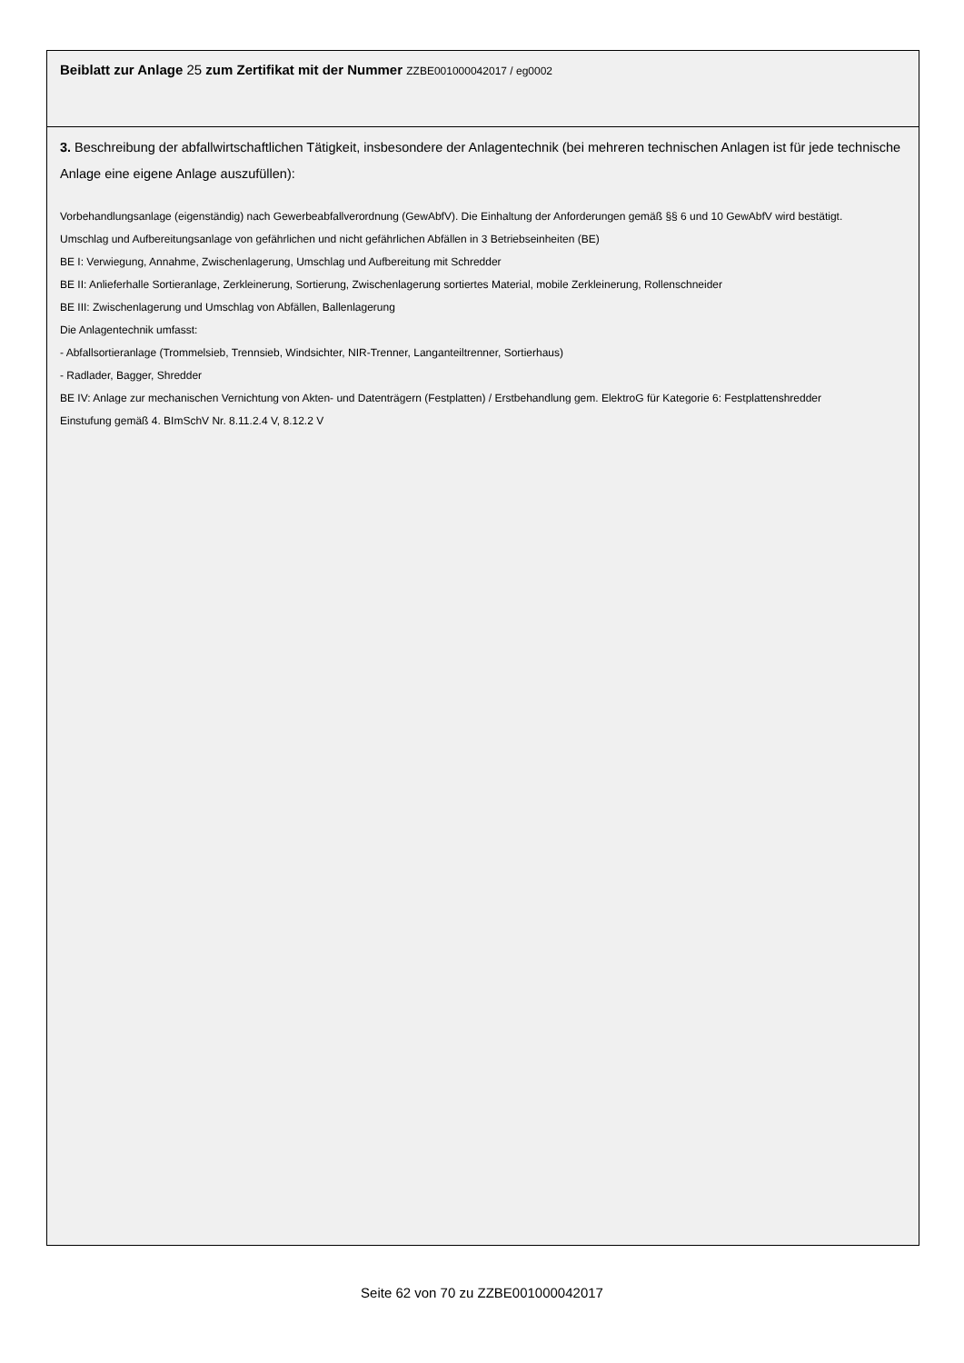Beiblatt zur Anlage 25 zum Zertifikat mit der Nummer ZZBE001000042017 / eg0002
3. Beschreibung der abfallwirtschaftlichen Tätigkeit, insbesondere der Anlagentechnik (bei mehreren technischen Anlagen ist für jede technische Anlage eine eigene Anlage auszufüllen):
Vorbehandlungsanlage (eigenständig) nach Gewerbeabfallverordnung (GewAbfV). Die Einhaltung der Anforderungen gemäß §§ 6 und 10 GewAbfV wird bestätigt.
Umschlag und Aufbereitungsanlage von gefährlichen und nicht gefährlichen Abfällen in 3 Betriebseinheiten (BE)
BE I: Verwiegung, Annahme, Zwischenlagerung, Umschlag und Aufbereitung mit Schredder
BE II: Anlieferhalle Sortieranlage, Zerkleinerung, Sortierung, Zwischenlagerung sortiertes Material, mobile Zerkleinerung, Rollenschneider
BE III: Zwischenlagerung und Umschlag von Abfällen, Ballenlagerung
Die Anlagentechnik umfasst:
- Abfallsortieranlage (Trommelsieb, Trennsieb, Windsichter, NIR-Trenner, Langanteiltrenner, Sortierhaus)
- Radlader, Bagger, Shredder
BE IV: Anlage zur mechanischen Vernichtung von Akten- und Datenträgern (Festplatten) / Erstbehandlung gem. ElektroG für Kategorie 6: Festplattenshredder
Einstufung gemäß 4. BImSchV Nr. 8.11.2.4 V, 8.12.2 V
Seite 62 von 70 zu ZZBE001000042017